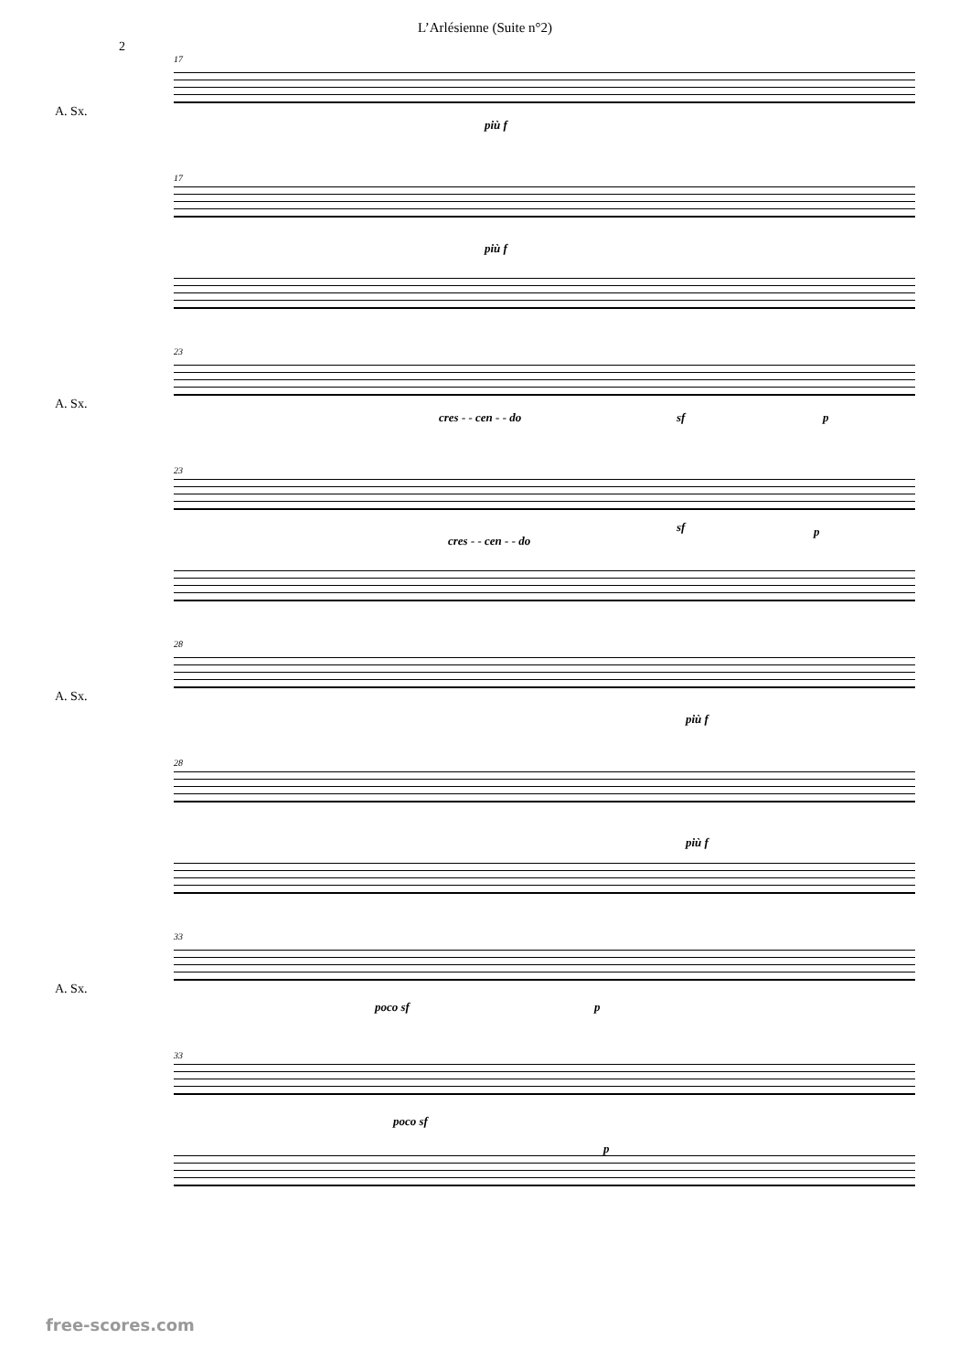L’Arlésienne (Suite n°2)
2
17
A. Sx.
più f
17
più f
23
A. Sx.
cres - - cen - - do sf p
23
cres - - cen - - do
sf p
28
A. Sx.
più f
28
più f
33
A. Sx.
poco sf p
33
poco sf
p
free-scores.com